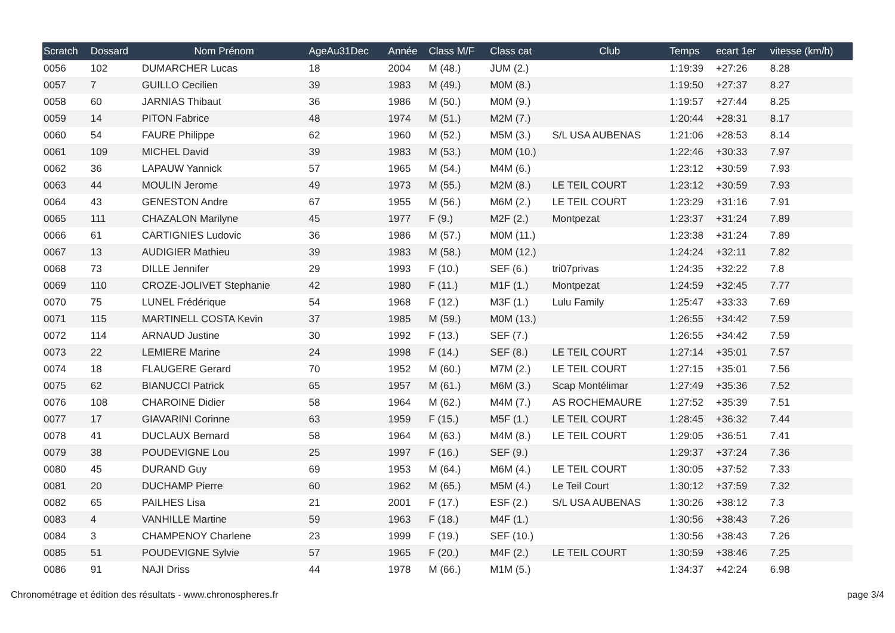| Scratch | Dossard | Nom Prénom | AgeAu31Dec | Année | Class M/F | Class cat | Club | Temps | ecart 1er | vitesse (km/h) |
| --- | --- | --- | --- | --- | --- | --- | --- | --- | --- | --- |
| 0056 | 102 | DUMARCHER Lucas | 18 | 2004 | M (48.) | JUM (2.) | | 1:19:39 | +27:26 | 8.28 |
| 0057 | 7 | GUILLO Cecilien | 39 | 1983 | M (49.) | M0M (8.) | | 1:19:50 | +27:37 | 8.27 |
| 0058 | 60 | JARNIAS Thibaut | 36 | 1986 | M (50.) | M0M (9.) | | 1:19:57 | +27:44 | 8.25 |
| 0059 | 14 | PITON Fabrice | 48 | 1974 | M (51.) | M2M (7.) | | 1:20:44 | +28:31 | 8.17 |
| 0060 | 54 | FAURE Philippe | 62 | 1960 | M (52.) | M5M (3.) | S/L USA AUBENAS | 1:21:06 | +28:53 | 8.14 |
| 0061 | 109 | MICHEL David | 39 | 1983 | M (53.) | M0M (10.) | | 1:22:46 | +30:33 | 7.97 |
| 0062 | 36 | LAPAUW Yannick | 57 | 1965 | M (54.) | M4M (6.) | | 1:23:12 | +30:59 | 7.93 |
| 0063 | 44 | MOULIN Jerome | 49 | 1973 | M (55.) | M2M (8.) | LE TEIL COURT | 1:23:12 | +30:59 | 7.93 |
| 0064 | 43 | GENESTON Andre | 67 | 1955 | M (56.) | M6M (2.) | LE TEIL COURT | 1:23:29 | +31:16 | 7.91 |
| 0065 | 111 | CHAZALON Marilyne | 45 | 1977 | F (9.) | M2F (2.) | Montpezat | 1:23:37 | +31:24 | 7.89 |
| 0066 | 61 | CARTIGNIES Ludovic | 36 | 1986 | M (57.) | M0M (11.) | | 1:23:38 | +31:24 | 7.89 |
| 0067 | 13 | AUDIGIER Mathieu | 39 | 1983 | M (58.) | M0M (12.) | | 1:24:24 | +32:11 | 7.82 |
| 0068 | 73 | DILLE Jennifer | 29 | 1993 | F (10.) | SEF (6.) | tri07privas | 1:24:35 | +32:22 | 7.8 |
| 0069 | 110 | CROZE-JOLIVET Stephanie | 42 | 1980 | F (11.) | M1F (1.) | Montpezat | 1:24:59 | +32:45 | 7.77 |
| 0070 | 75 | LUNEL Frédérique | 54 | 1968 | F (12.) | M3F (1.) | Lulu Family | 1:25:47 | +33:33 | 7.69 |
| 0071 | 115 | MARTINELL COSTA Kevin | 37 | 1985 | M (59.) | M0M (13.) | | 1:26:55 | +34:42 | 7.59 |
| 0072 | 114 | ARNAUD Justine | 30 | 1992 | F (13.) | SEF (7.) | | 1:26:55 | +34:42 | 7.59 |
| 0073 | 22 | LEMIERE Marine | 24 | 1998 | F (14.) | SEF (8.) | LE TEIL COURT | 1:27:14 | +35:01 | 7.57 |
| 0074 | 18 | FLAUGERE Gerard | 70 | 1952 | M (60.) | M7M (2.) | LE TEIL COURT | 1:27:15 | +35:01 | 7.56 |
| 0075 | 62 | BIANUCCI Patrick | 65 | 1957 | M (61.) | M6M (3.) | Scap Montélimar | 1:27:49 | +35:36 | 7.52 |
| 0076 | 108 | CHAROINE Didier | 58 | 1964 | M (62.) | M4M (7.) | AS ROCHEMAURE | 1:27:52 | +35:39 | 7.51 |
| 0077 | 17 | GIAVARINI Corinne | 63 | 1959 | F (15.) | M5F (1.) | LE TEIL COURT | 1:28:45 | +36:32 | 7.44 |
| 0078 | 41 | DUCLAUX Bernard | 58 | 1964 | M (63.) | M4M (8.) | LE TEIL COURT | 1:29:05 | +36:51 | 7.41 |
| 0079 | 38 | POUDEVIGNE Lou | 25 | 1997 | F (16.) | SEF (9.) | | 1:29:37 | +37:24 | 7.36 |
| 0080 | 45 | DURAND Guy | 69 | 1953 | M (64.) | M6M (4.) | LE TEIL COURT | 1:30:05 | +37:52 | 7.33 |
| 0081 | 20 | DUCHAMP Pierre | 60 | 1962 | M (65.) | M5M (4.) | Le Teil Court | 1:30:12 | +37:59 | 7.32 |
| 0082 | 65 | PAILHES Lisa | 21 | 2001 | F (17.) | ESF (2.) | S/L USA AUBENAS | 1:30:26 | +38:12 | 7.3 |
| 0083 | 4 | VANHILLE Martine | 59 | 1963 | F (18.) | M4F (1.) | | 1:30:56 | +38:43 | 7.26 |
| 0084 | 3 | CHAMPENOY Charlene | 23 | 1999 | F (19.) | SEF (10.) | | 1:30:56 | +38:43 | 7.26 |
| 0085 | 51 | POUDEVIGNE Sylvie | 57 | 1965 | F (20.) | M4F (2.) | LE TEIL COURT | 1:30:59 | +38:46 | 7.25 |
| 0086 | 91 | NAJI Driss | 44 | 1978 | M (66.) | M1M (5.) | | 1:34:37 | +42:24 | 6.98 |
Chronométrage et édition des résultats - www.chronospheres.fr page 3/4